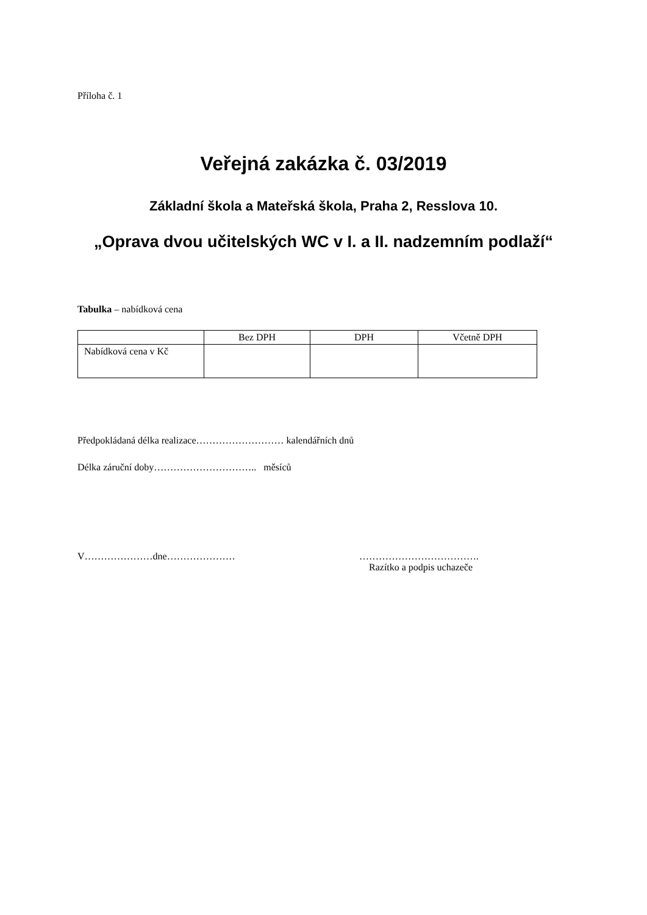Příloha č. 1
Veřejná zakázka č. 03/2019
Základní škola a Mateřská škola, Praha 2, Resslova 10.
„Oprava dvou učitelských WC v I. a II. nadzemním podlaží“
Tabulka – nabídková cena
| | Bez DPH | DPH | Včetně DPH |
| --- | --- | --- | --- |
| Nabídková cena v Kč | | | |
Předpokládaná délka realizace……………………… kalendářních dnů
Délka záruční doby………………………….. měsíců
V…………………dne………………… ……………………………….
Razítko a podpis uchazeče